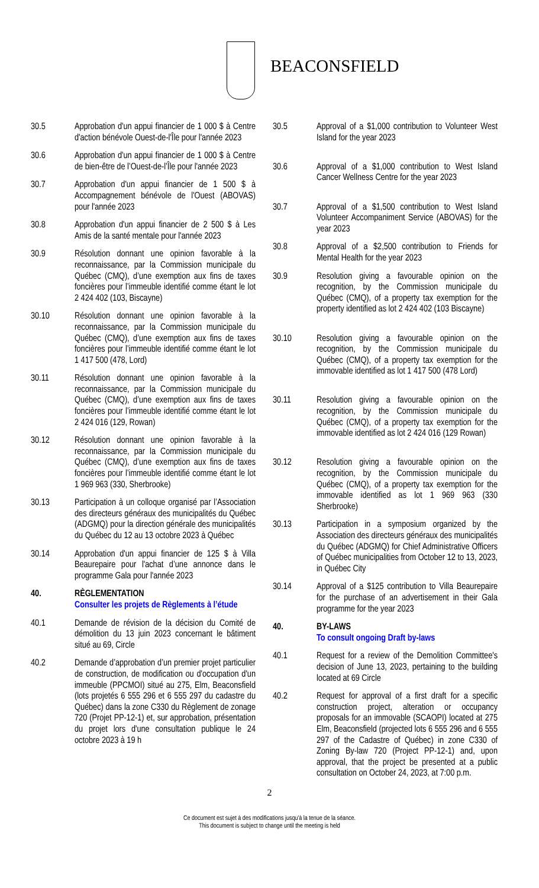BEACONSFIELD
30.5 Approbation d'un appui financier de 1 000 $ à Centre d'action bénévole Ouest-de-l'Île pour l'année 2023
30.6 Approbation d'un appui financier de 1 000 $ à Centre de bien-être de l’Ouest-de-l’Île pour l'année 2023
30.7 Approbation d'un appui financier de 1 500 $ à Accompagnement bénévole de l'Ouest (ABOVAS) pour l'année 2023
30.8 Approbation d'un appui financier de 2 500 $ à Les Amis de la santé mentale pour l'année 2023
30.9 Résolution donnant une opinion favorable à la reconnaissance, par la Commission municipale du Québec (CMQ), d’une exemption aux fins de taxes foncières pour l’immeuble identifié comme étant le lot 2 424 402 (103, Biscayne)
30.10 Résolution donnant une opinion favorable à la reconnaissance, par la Commission municipale du Québec (CMQ), d’une exemption aux fins de taxes foncières pour l’immeuble identifié comme étant le lot 1 417 500 (478, Lord)
30.11 Résolution donnant une opinion favorable à la reconnaissance, par la Commission municipale du Québec (CMQ), d’une exemption aux fins de taxes foncières pour l’immeuble identifié comme étant le lot 2 424 016 (129, Rowan)
30.12 Résolution donnant une opinion favorable à la reconnaissance, par la Commission municipale du Québec (CMQ), d’une exemption aux fins de taxes foncières pour l’immeuble identifié comme étant le lot 1 969 963 (330, Sherbrooke)
30.13 Participation à un colloque organisé par l’Association des directeurs généraux des municipalités du Québec (ADGMQ) pour la direction générale des municipalités du Québec du 12 au 13 octobre 2023 à Québec
30.14 Approbation d'un appui financier de 125 $ à Villa Beaurepaire pour l'achat d’une annonce dans le programme Gala pour l'année 2023
40. RÈGLEMENTATION
Consulter les projets de Règlements à l’étude
40.1 Demande de révision de la décision du Comité de démolition du 13 juin 2023 concernant le bâtiment situé au 69, Circle
40.2 Demande d’approbation d’un premier projet particulier de construction, de modification ou d'occupation d'un immeuble (PPCMOI) situé au 275, Elm, Beaconsfield (lots projetés 6 555 296 et 6 555 297 du cadastre du Québec) dans la zone C330 du Règlement de zonage 720 (Projet PP-12-1) et, sur approbation, présentation du projet lors d'une consultation publique le 24 octobre 2023 à 19 h
30.5 Approval of a $1,000 contribution to Volunteer West Island for the year 2023
30.6 Approval of a $1,000 contribution to West Island Cancer Wellness Centre for the year 2023
30.7 Approval of a $1,500 contribution to West Island Volunteer Accompaniment Service (ABOVAS) for the year 2023
30.8 Approval of a $2,500 contribution to Friends for Mental Health for the year 2023
30.9 Resolution giving a favourable opinion on the recognition, by the Commission municipale du Québec (CMQ), of a property tax exemption for the property identified as lot 2 424 402 (103 Biscayne)
30.10 Resolution giving a favourable opinion on the recognition, by the Commission municipale du Québec (CMQ), of a property tax exemption for the immovable identified as lot 1 417 500 (478 Lord)
30.11 Resolution giving a favourable opinion on the recognition, by the Commission municipale du Québec (CMQ), of a property tax exemption for the immovable identified as lot 2 424 016 (129 Rowan)
30.12 Resolution giving a favourable opinion on the recognition, by the Commission municipale du Québec (CMQ), of a property tax exemption for the immovable identified as lot 1 969 963 (330 Sherbrooke)
30.13 Participation in a symposium organized by the Association des directeurs généraux des municipalités du Québec (ADGMQ) for Chief Administrative Officers of Québec municipalities from October 12 to 13, 2023, in Québec City
30.14 Approval of a $125 contribution to Villa Beaurepaire for the purchase of an advertisement in their Gala programme for the year 2023
40. BY-LAWS
To consult ongoing Draft by-laws
40.1 Request for a review of the Demolition Committee's decision of June 13, 2023, pertaining to the building located at 69 Circle
40.2 Request for approval of a first draft for a specific construction project, alteration or occupancy proposals for an immovable (SCAOPI) located at 275 Elm, Beaconsfield (projected lots 6 555 296 and 6 555 297 of the Cadastre of Québec) in zone C330 of Zoning By-law 720 (Project PP-12-1) and, upon approval, that the project be presented at a public consultation on October 24, 2023, at 7:00 p.m.
2
Ce document est sujet à des modifications jusqu'à la tenue de la séance.
This document is subject to change until the meeting is held